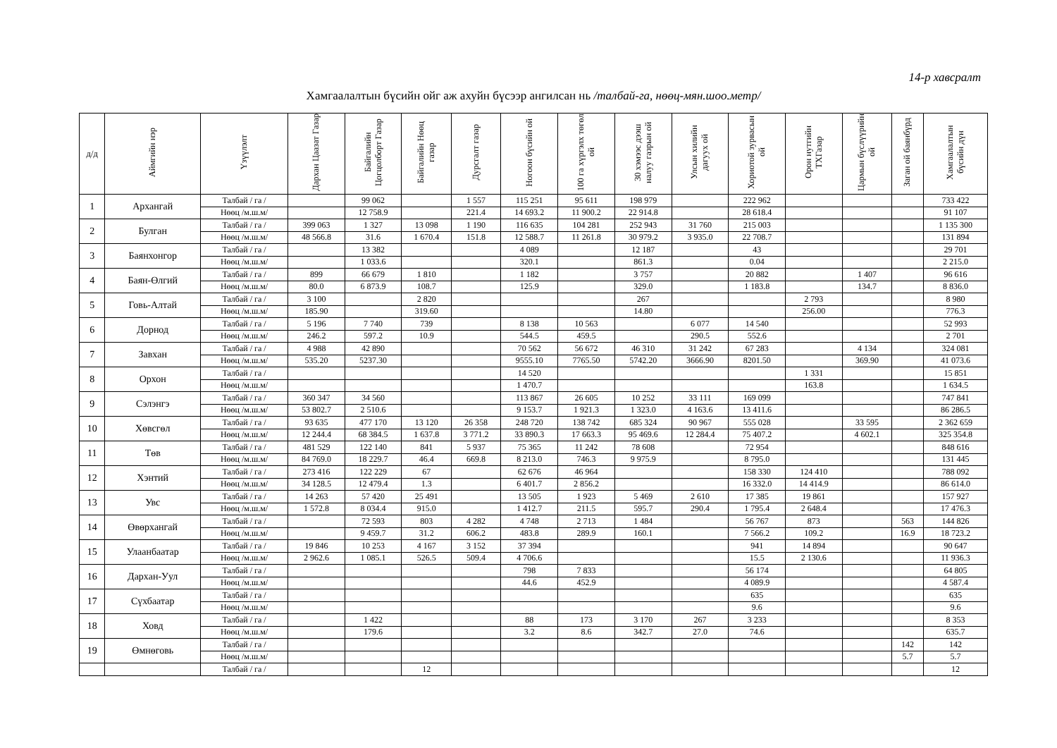14-р хавсралт
Хамгаалалтын бүсийн ойг аж ахуйн бүсээр ангилсан нь /талбай-га, нөөц-мян.шоо.метр/
| д/д | Аймгийн нэр | Үзүүлэлт | Дархан Цаазат Газар | Байгалийн Цогцолборт Газар | Байгалийн Нөөц газар | Дурсгалт газар | Ногоон бүсийн ой | 100 га хүргэлх төгөл ой | 30 хэмээс дээш налуу газрын ой | Улсын хилийн дагуух ой | Хориотой зурвасын ой | Орон нутгийн ТХГазар | Цармын бүслүүрийн ой | Заган ой баянбүрд | Хамгаалалтын бүсийн дүн |
| --- | --- | --- | --- | --- | --- | --- | --- | --- | --- | --- | --- | --- | --- | --- | --- |
| 1 | Архангай | Талбай / га / | | 99 062 | | 1 557 | 115 251 | 95 611 | 198 979 | | 222 962 | | | | 733 422 |
| | | Нөөц /м.ш.м/ | | 12 758.9 | | 221.4 | 14 693.2 | 11 900.2 | 22 914.8 | | 28 618.4 | | | | 91 107 |
| 2 | Булган | Талбай / га / | 399 063 | 1 327 | 13 098 | 1 190 | 116 635 | 104 281 | 252 943 | 31 760 | 215 003 | | | | 1 135 300 |
| | | Нөөц /м.ш.м/ | 48 566.8 | 31.6 | 1 670.4 | 151.8 | 12 588.7 | 11 261.8 | 30 979.2 | 3 935.0 | 22 708.7 | | | | 131 894 |
| 3 | Баянхонгор | Талбай / га / | | 13 382 | | | 4 089 | | 12 187 | | 43 | | | | 29 701 |
| | | Нөөц /м.ш.м/ | | 1 033.6 | | | 320.1 | | 861.3 | | 0.04 | | | | 2 215.0 |
| 4 | Баян-Өлгий | Талбай / га / | 899 | 66 679 | 1 810 | | 1 182 | | 3 757 | | 20 882 | | 1 407 | | 96 616 |
| | | Нөөц /м.ш.м/ | 80.0 | 6 873.9 | 108.7 | | 125.9 | | 329.0 | | 1 183.8 | | 134.7 | | 8 836.0 |
| 5 | Говь-Алтай | Талбай / га / | 3 100 | | 2 820 | | | | 267 | | | 2 793 | | | 8 980 |
| | | Нөөц /м.ш.м/ | 185.90 | | 319.60 | | | | 14.80 | | | 256.00 | | | 776.3 |
| 6 | Дорнод | Талбай / га / | 5 196 | 7 740 | 739 | | 8 138 | 10 563 | | 6 077 | 14 540 | | | | 52 993 |
| | | Нөөц /м.ш.м/ | 246.2 | 597.2 | 10.9 | | 544.5 | 459.5 | | 290.5 | 552.6 | | | | 2 701 |
| 7 | Завхан | Талбай / га / | 4 988 | 42 890 | | | 70 562 | 56 672 | 46 310 | 31 242 | 67 283 | | 4 134 | | 324 081 |
| | | Нөөц /м.ш.м/ | 535.20 | 5237.30 | | | 9555.10 | 7765.50 | 5742.20 | 3666.90 | 8201.50 | | 369.90 | | 41 073.6 |
| 8 | Орхон | Талбай / га / | | | | | 14 520 | | | | | 1 331 | | | 15 851 |
| | | Нөөц /м.ш.м/ | | | | | 1 470.7 | | | | | 163.8 | | | 1 634.5 |
| 9 | Сэлэнгэ | Талбай / га / | 360 347 | 34 560 | | | 113 867 | 26 605 | 10 252 | 33 111 | 169 099 | | | | 747 841 |
| | | Нөөц /м.ш.м/ | 53 802.7 | 2 510.6 | | | 9 153.7 | 1 921.3 | 1 323.0 | 4 163.6 | 13 411.6 | | | | 86 286.5 |
| 10 | Хөвсгөл | Талбай / га / | 93 635 | 477 170 | 13 120 | 26 358 | 248 720 | 138 742 | 685 324 | 90 967 | 555 028 | | 33 595 | | 2 362 659 |
| | | Нөөц /м.ш.м/ | 12 244.4 | 68 384.5 | 1 637.8 | 3 771.2 | 33 890.3 | 17 663.3 | 95 469.6 | 12 284.4 | 75 407.2 | | 4 602.1 | | 325 354.8 |
| 11 | Төв | Талбай / га / | 481 529 | 122 140 | 841 | 5 937 | 75 365 | 11 242 | 78 608 | | 72 954 | | | | 848 616 |
| | | Нөөц /м.ш.м/ | 84 769.0 | 18 229.7 | 46.4 | 669.8 | 8 213.0 | 746.3 | 9 975.9 | | 8 795.0 | | | | 131 445 |
| 12 | Хэнтий | Талбай / га / | 273 416 | 122 229 | 67 | | 62 676 | 46 964 | | | 158 330 | 124 410 | | | 788 092 |
| | | Нөөц /м.ш.м/ | 34 128.5 | 12 479.4 | 1.3 | | 6 401.7 | 2 856.2 | | | 16 332.0 | 14 414.9 | | | 86 614.0 |
| 13 | Увс | Талбай / га / | 14 263 | 57 420 | 25 491 | | 13 505 | 1 923 | 5 469 | 2 610 | 17 385 | 19 861 | | | 157 927 |
| | | Нөөц /м.ш.м/ | 1 572.8 | 8 034.4 | 915.0 | | 1 412.7 | 211.5 | 595.7 | 290.4 | 1 795.4 | 2 648.4 | | | 17 476.3 |
| 14 | Өвөрхангай | Талбай / га / | | 72 593 | 803 | 4 282 | 4 748 | 2 713 | 1 484 | | 56 767 | 873 | | 563 | 144 826 |
| | | Нөөц /м.ш.м/ | | 9 459.7 | 31.2 | 606.2 | 483.8 | 289.9 | 160.1 | | 7 566.2 | 109.2 | | 16.9 | 18 723.2 |
| 15 | Улаанбаатар | Талбай / га / | 19 846 | 10 253 | 4 167 | 3 152 | 37 394 | | | | 941 | 14 894 | | | 90 647 |
| | | Нөөц /м.ш.м/ | 2 962.6 | 1 085.1 | 526.5 | 509.4 | 4 706.6 | | | | 15.5 | 2 130.6 | | | 11 936.3 |
| 16 | Дархан-Уул | Талбай / га / | | | | | 798 | 7 833 | | | 56 174 | | | | 64 805 |
| | | Нөөц /м.ш.м/ | | | | | 44.6 | 452.9 | | | 4 089.9 | | | | 4 587.4 |
| 17 | Сүхбаатар | Талбай / га / | | | | | | | | | 635 | | | | 635 |
| | | Нөөц /м.ш.м/ | | | | | | | | | 9.6 | | | | 9.6 |
| 18 | Ховд | Талбай / га / | | 1 422 | | | 88 | 173 | 3 170 | 267 | 3 233 | | | | 8 353 |
| | | Нөөц /м.ш.м/ | | 179.6 | | | 3.2 | 8.6 | 342.7 | 27.0 | 74.6 | | | | 635.7 |
| 19 | Өмнөговь | Талбай / га / | | | | | | | | | | | | 142 | 142 |
| | | Нөөц /м.ш.м/ | | | | | | | | | | | | 5.7 | 5.7 |
| | | Талбай / га / | | | 12 | | | | | | | | | | 12 |